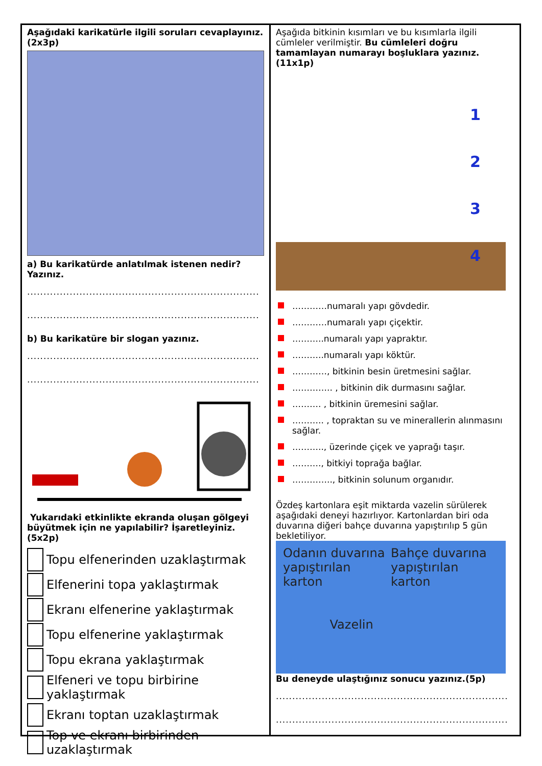Aşağıdaki karikatürle ilgili soruları cevaplayınız. (2x3p)
a) Bu karikatürde anlatılmak istenen nedir? Yazınız.
.......................................................................
.......................................................................
b) Bu karikatüre bir slogan yazınız.
.......................................................................
.......................................................................
Yukarıdaki etkinlikte ekranda oluşan gölgeyi büyütmek için ne yapılabilir? İşaretleyiniz. (5x2p)
Topu elfenerinden uzaklaştırmak
Elfenerini topa yaklaştırmak
Ekranı elfenerine yaklaştırmak
Topu elfenerine yaklaştırmak
Topu ekrana yaklaştırmak
Elfeneri ve topu birbirine yaklaştırmak
Ekranı toptan uzaklaştırmak
Top ve ekranı birbirinden uzaklaştırmak
Aşağıda bitkinin kısımları ve bu kısımlarla ilgili cümleler verilmiştir. Bu cümleleri doğru tamamlayan numarayı boşluklara yazınız. (11x1p)
1
2
3
4
…………numaralı yapı gövdedir.
…………numaralı yapı çiçektir.
………..numaralı yapı yapraktır.
………..numaralı yapı köktür.
…………, bitkinin besin üretmesini sağlar.
………….. , bitkinin dik durmasını sağlar.
………. , bitkinin üremesini sağlar.
……….. , topraktan su ve minerallerin alınmasını sağlar.
……….., üzerinde çiçek ve yaprağı taşır.
………., bitkiyi toprağa bağlar.
………….., bitkinin solunum organıdır.
Özdeş kartonlara eşit miktarda vazelin sürülerek aşağıdaki deneyi hazırlıyor. Kartonlardan biri oda duvarına diğeri bahçe duvarına yapıştırılıp 5 gün bekletiliyor.
Odanın duvarına
yapıştırılan karton
Vazelin
Bahçe duvarına
yapıştırılan karton
Bu deneyde ulaştığınız sonucu yazınız.(5p)
.......................................................................
.......................................................................